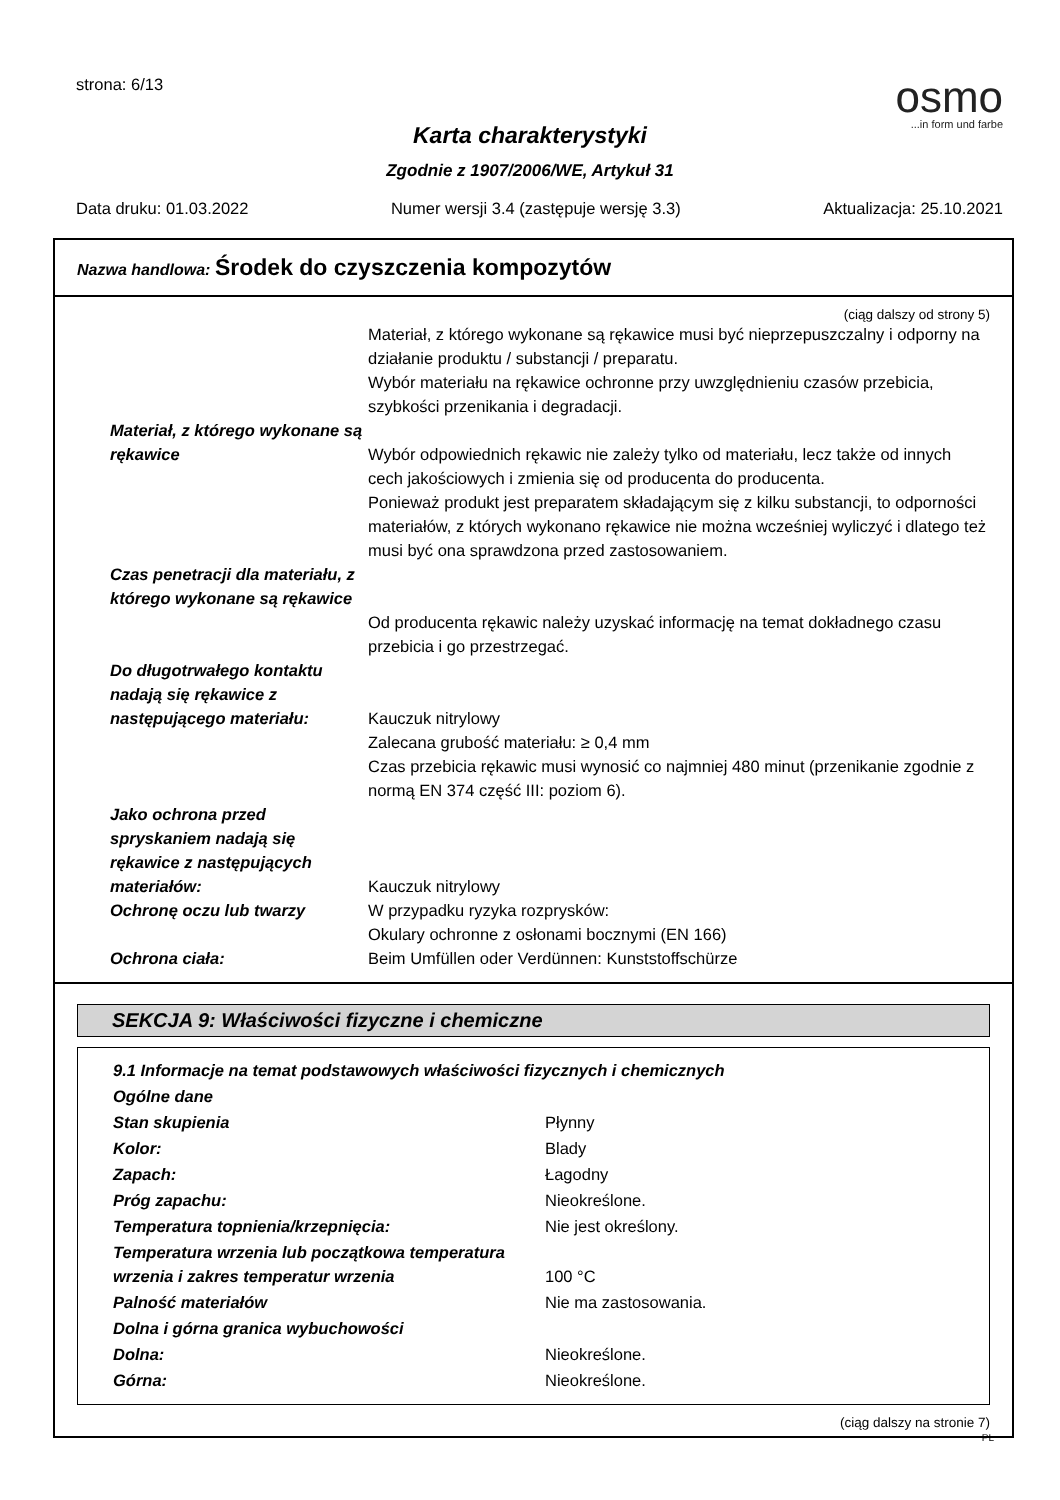strona: 6/13
osmo...in form und farbe
Karta charakterystyki
Zgodnie z 1907/2006/WE, Artykuł 31
Data druku: 01.03.2022 Numer wersji 3.4 (zastępuje wersję 3.3) Aktualizacja: 25.10.2021
Nazwa handlowa: Środek do czyszczenia kompozytów
(ciąg dalszy od strony 5)
| | Materiał, z którego wykonane są rękawice musi być nieprzepuszczalny i odporny na działanie produktu / substancji / preparatu. Wybór materiału na rękawice ochronne przy uwzględnieniu czasów przebicia, szybkości przenikania i degradacji. |
| Materiał, z którego wykonane są rękawice | Wybór odpowiednich rękawic nie zależy tylko od materiału, lecz także od innych cech jakościowych i zmienia się od producenta do producenta. Ponieważ produkt jest preparatem składającym się z kilku substancji, to odporności materiałów, z których wykonano rękawice nie można wcześniej wyliczyć i dlatego też musi być ona sprawdzona przed zastosowaniem. |
| Czas penetracji dla materiału, z którego wykonane są rękawice | Od producenta rękawic należy uzyskać informację na temat dokładnego czasu przebicia i go przestrzegać. |
| Do długotrwałego kontaktu nadają się rękawice z następującego materiału: | Kauczuk nitrylowy Zalecana grubość materiału: ≥ 0,4 mm Czas przebicia rękawic musi wynosić co najmniej 480 minut (przenikanie zgodnie z normą EN 374 część III: poziom 6). |
| Jako ochrona przed spryskaniem nadają się rękawice z następujących materiałów: | Kauczuk nitrylowy |
| Ochronę oczu lub twarzy | W przypadku ryzyka rozprysków: Okulary ochronne z osłonami bocznymi (EN 166) |
| Ochrona ciała: | Beim Umfüllen oder Verdünnen: Kunststoffschürze |
SEKCJA 9: Właściwości fizyczne i chemiczne
| 9.1 Informacje na temat podstawowych właściwości fizycznych i chemicznych | |
| Ogólne dane | |
| Stan skupienia | Płynny |
| Kolor: | Blady |
| Zapach: | Łagodny |
| Próg zapachu: | Nieokreślone. |
| Temperatura topnienia/krzepnięcia: | Nie jest określony. |
| Temperatura wrzenia lub początkowa temperatura wrzenia i zakres temperatur wrzenia | 100 °C |
| Palność materiałów | Nie ma zastosowania. |
| Dolna i górna granica wybuchowości | |
| Dolna: | Nieokreślone. |
| Górna: | Nieokreślone. |
(ciąg dalszy na stronie 7)
PL